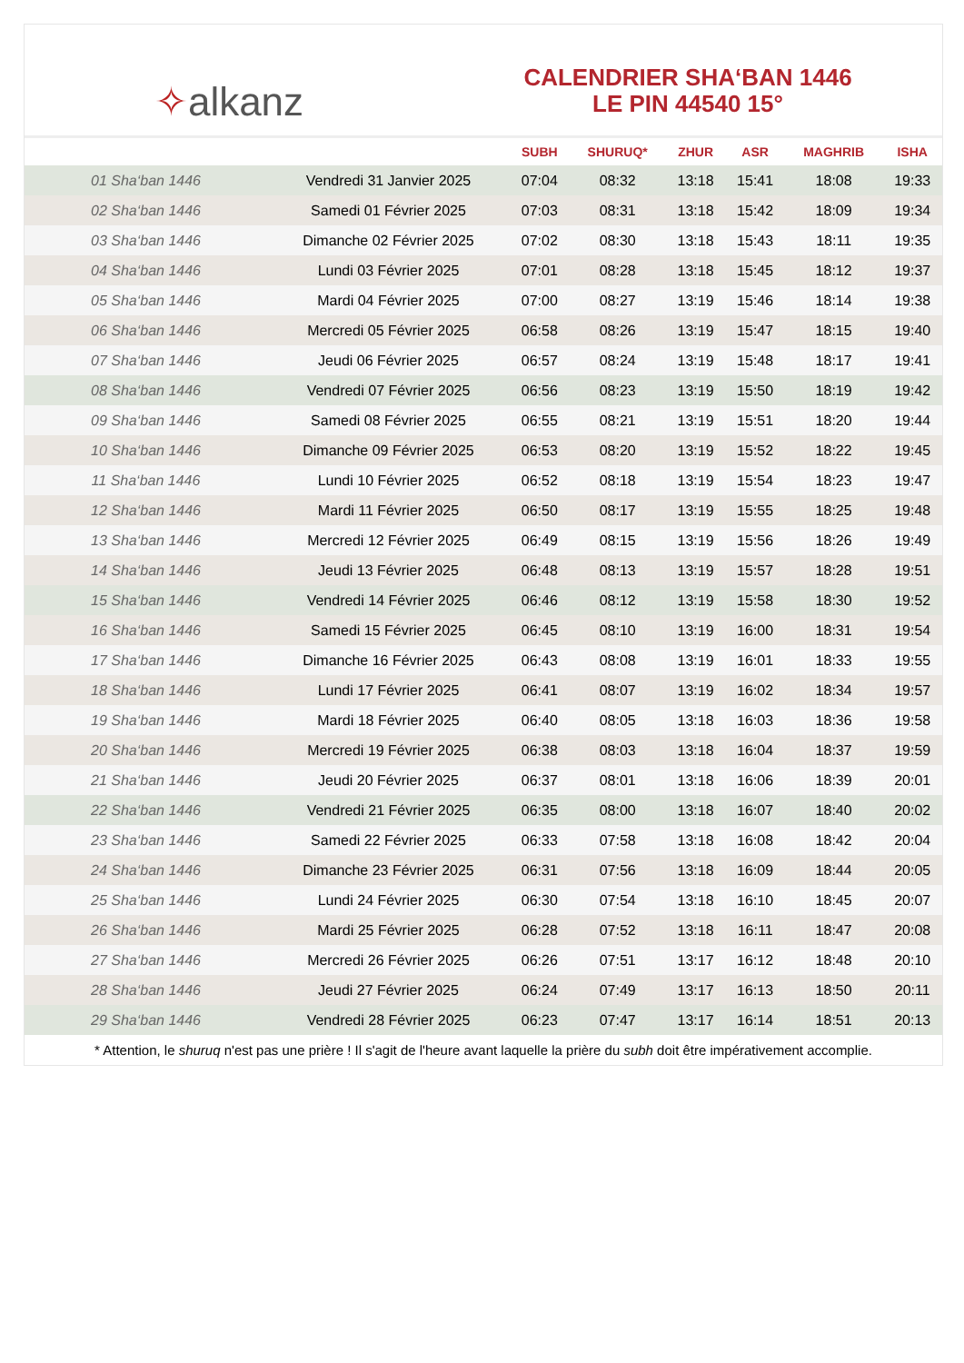✧ alkanz
CALENDRIER SHA‘BAN 1446
LE PIN 44540 15°
| | | SUBH | SHURUQ* | ZHUR | ASR | MAGHRIB | ISHA |
| --- | --- | --- | --- | --- | --- | --- | --- |
| 01 Sha‘ban 1446 | Vendredi 31 Janvier 2025 | 07:04 | 08:32 | 13:18 | 15:41 | 18:08 | 19:33 |
| 02 Sha‘ban 1446 | Samedi 01 Février 2025 | 07:03 | 08:31 | 13:18 | 15:42 | 18:09 | 19:34 |
| 03 Sha‘ban 1446 | Dimanche 02 Février 2025 | 07:02 | 08:30 | 13:18 | 15:43 | 18:11 | 19:35 |
| 04 Sha‘ban 1446 | Lundi 03 Février 2025 | 07:01 | 08:28 | 13:18 | 15:45 | 18:12 | 19:37 |
| 05 Sha‘ban 1446 | Mardi 04 Février 2025 | 07:00 | 08:27 | 13:19 | 15:46 | 18:14 | 19:38 |
| 06 Sha‘ban 1446 | Mercredi 05 Février 2025 | 06:58 | 08:26 | 13:19 | 15:47 | 18:15 | 19:40 |
| 07 Sha‘ban 1446 | Jeudi 06 Février 2025 | 06:57 | 08:24 | 13:19 | 15:48 | 18:17 | 19:41 |
| 08 Sha‘ban 1446 | Vendredi 07 Février 2025 | 06:56 | 08:23 | 13:19 | 15:50 | 18:19 | 19:42 |
| 09 Sha‘ban 1446 | Samedi 08 Février 2025 | 06:55 | 08:21 | 13:19 | 15:51 | 18:20 | 19:44 |
| 10 Sha‘ban 1446 | Dimanche 09 Février 2025 | 06:53 | 08:20 | 13:19 | 15:52 | 18:22 | 19:45 |
| 11 Sha‘ban 1446 | Lundi 10 Février 2025 | 06:52 | 08:18 | 13:19 | 15:54 | 18:23 | 19:47 |
| 12 Sha‘ban 1446 | Mardi 11 Février 2025 | 06:50 | 08:17 | 13:19 | 15:55 | 18:25 | 19:48 |
| 13 Sha‘ban 1446 | Mercredi 12 Février 2025 | 06:49 | 08:15 | 13:19 | 15:56 | 18:26 | 19:49 |
| 14 Sha‘ban 1446 | Jeudi 13 Février 2025 | 06:48 | 08:13 | 13:19 | 15:57 | 18:28 | 19:51 |
| 15 Sha‘ban 1446 | Vendredi 14 Février 2025 | 06:46 | 08:12 | 13:19 | 15:58 | 18:30 | 19:52 |
| 16 Sha‘ban 1446 | Samedi 15 Février 2025 | 06:45 | 08:10 | 13:19 | 16:00 | 18:31 | 19:54 |
| 17 Sha‘ban 1446 | Dimanche 16 Février 2025 | 06:43 | 08:08 | 13:19 | 16:01 | 18:33 | 19:55 |
| 18 Sha‘ban 1446 | Lundi 17 Février 2025 | 06:41 | 08:07 | 13:19 | 16:02 | 18:34 | 19:57 |
| 19 Sha‘ban 1446 | Mardi 18 Février 2025 | 06:40 | 08:05 | 13:18 | 16:03 | 18:36 | 19:58 |
| 20 Sha‘ban 1446 | Mercredi 19 Février 2025 | 06:38 | 08:03 | 13:18 | 16:04 | 18:37 | 19:59 |
| 21 Sha‘ban 1446 | Jeudi 20 Février 2025 | 06:37 | 08:01 | 13:18 | 16:06 | 18:39 | 20:01 |
| 22 Sha‘ban 1446 | Vendredi 21 Février 2025 | 06:35 | 08:00 | 13:18 | 16:07 | 18:40 | 20:02 |
| 23 Sha‘ban 1446 | Samedi 22 Février 2025 | 06:33 | 07:58 | 13:18 | 16:08 | 18:42 | 20:04 |
| 24 Sha‘ban 1446 | Dimanche 23 Février 2025 | 06:31 | 07:56 | 13:18 | 16:09 | 18:44 | 20:05 |
| 25 Sha‘ban 1446 | Lundi 24 Février 2025 | 06:30 | 07:54 | 13:18 | 16:10 | 18:45 | 20:07 |
| 26 Sha‘ban 1446 | Mardi 25 Février 2025 | 06:28 | 07:52 | 13:18 | 16:11 | 18:47 | 20:08 |
| 27 Sha‘ban 1446 | Mercredi 26 Février 2025 | 06:26 | 07:51 | 13:17 | 16:12 | 18:48 | 20:10 |
| 28 Sha‘ban 1446 | Jeudi 27 Février 2025 | 06:24 | 07:49 | 13:17 | 16:13 | 18:50 | 20:11 |
| 29 Sha‘ban 1446 | Vendredi 28 Février 2025 | 06:23 | 07:47 | 13:17 | 16:14 | 18:51 | 20:13 |
* Attention, le shuruq n'est pas une prière ! Il s'agit de l'heure avant laquelle la prière du subh doit être impérativement accomplie.